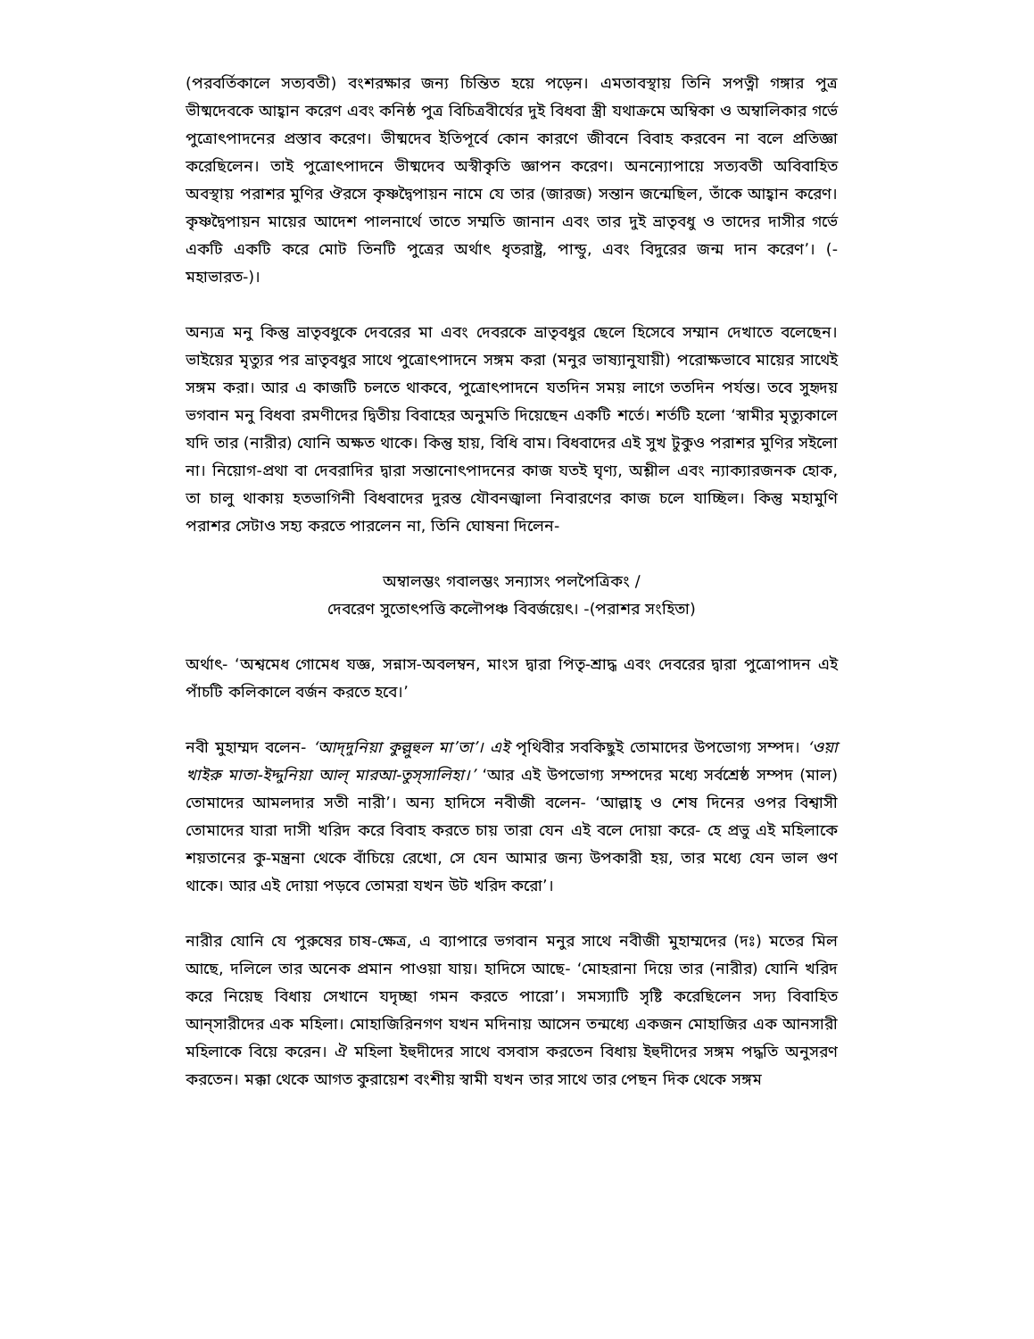(পরবর্তিকালে সত্যবতী) বংশরক্ষার জন্য চিন্তিত হয়ে পড়েন। এমতাবস্থায় তিনি সপত্নী গঙ্গার পুত্র ভীষ্মদেবকে আহ্বান করেণ এবং কনিষ্ঠ পুত্র বিচিত্রবীর্যের দুই বিধবা স্ত্রী যথাক্রমে অম্বিকা ও অম্বালিকার গর্ভে পুত্রোৎপাদনের প্রস্তাব করেণ। ভীষ্মদেব ইতিপূর্বে কোন কারণে জীবনে বিবাহ করবেন না বলে প্রতিজ্ঞা করেছিলেন। তাই পুত্রোৎপাদনে ভীষ্মদেব অস্বীকৃতি জ্ঞাপন করেণ। অনন্যোপায়ে সত্যবতী অবিবাহিত অবস্থায় পরাশর মুণির ঔরসে কৃষ্ণদ্বৈপায়ন নামে যে তার (জারজ) সন্তান জন্মেছিল, তাঁকে আহ্বান করেণ। কৃষ্ণদ্বৈপায়ন মায়ের আদেশ পালনার্থে তাতে সম্মতি জানান এবং তার দুই ভ্রাতৃবধু ও তাদের দাসীর গর্ভে একটি একটি করে মোট তিনটি পুত্রের অর্থাৎ ধৃতরাষ্ট্র, পান্ডু, এবং বিদুরের জন্ম দান করেণ’। (- মহাভারত-)।
অন্যত্র মনু কিন্তু ভ্রাতৃবধুকে দেবরের মা এবং দেবরকে ভ্রাতৃবধুর ছেলে হিসেবে সম্মান দেখাতে বলেছেন। ভাইয়ের মৃত্যুর পর ভ্রাতৃবধুর সাথে পুত্রোৎপাদনে সঙ্গম করা (মনুর ভাষ্যানুযায়ী) পরোক্ষভাবে মায়ের সাথেই সঙ্গম করা। আর এ কাজটি চলতে থাকবে, পুত্রোৎপাদনে যতদিন সময় লাগে ততদিন পর্যন্ত। তবে সুহৃদয় ভগবান মনু বিধবা রমণীদের দ্বিতীয় বিবাহের অনুমতি দিয়েছেন একটি শর্তে। শর্তটি হলো ‘স্বামীর মৃত্যুকালে যদি তার (নারীর) যোনি অক্ষত থাকে। কিন্তু হায়, বিধি বাম। বিধবাদের এই সুখ টুকুও পরাশর মুণির সইলো না। নিয়োগ-প্রথা বা দেবরাদির দ্বারা সন্তানোৎপাদনের কাজ যতই ঘৃণ্য, অশ্লীল এবং ন্যাক্যারজনক হোক, তা চালু থাকায় হতভাগিনী বিধবাদের দুরন্ত যৌবনজ্বালা নিবারণের কাজ চলে যাচ্ছিল। কিন্তু মহামুণি পরাশর সেটাও সহ্য করতে পারলেন না, তিনি ঘোষনা দিলেন-
অম্বালম্ভং গবালম্ভং সন্যাসং পলপৈত্রিকং /
দেবরেণ সুতোৎপত্তি কলৌপঞ্চ বিবর্জয়েৎ। -(পরাশর সংহিতা)
অর্থাৎ- ‘অশ্বমেধ গোমেধ যজ্ঞ, সন্নাস-অবলম্বন, মাংস দ্বারা পিতৃ-শ্রাদ্ধ এবং দেবরের দ্বারা পুত্রোপাদন এই পাঁচটি কলিকালে বর্জন করতে হবে।’
নবী মুহাম্মদ বলেন- ‘আদ্‌দুনিয়া কুল্লুহুল মা’তা’। এই পৃথিবীর সবকিছুই তোমাদের উপভোগ্য সম্পদ। ‘ওয়া খাইরু মাতা-ইদ্দুনিয়া আল্‌ মারআ-তুস্‌সালিহা।’ ‘আর এই উপভোগ্য সম্পদের মধ্যে সর্বশ্রেষ্ঠ সম্পদ (মাল) তোমাদের আমলদার সতী নারী’। অন্য হাদিসে নবীজী বলেন- ‘আল্লাহ্‌ ও শেষ দিনের ওপর বিশ্বাসী তোমাদের যারা দাসী খরিদ করে বিবাহ করতে চায় তারা যেন এই বলে দোয়া করে- হে প্রভু এই মহিলাকে শয়তানের কু-মন্ত্রনা থেকে বাঁচিয়ে রেখো, সে যেন আমার জন্য উপকারী হয়, তার মধ্যে যেন ভাল গুণ থাকে। আর এই দোয়া পড়বে তোমরা যখন উট খরিদ করো’।
নারীর যোনি যে পুরুষের চাষ-ক্ষেত্র, এ ব্যাপারে ভগবান মনুর সাথে নবীজী মুহাম্মদের (দঃ) মতের মিল আছে, দলিলে তার অনেক প্রমান পাওয়া যায়। হাদিসে আছে- ‘মোহরানা দিয়ে তার (নারীর) যোনি খরিদ করে নিয়েছ বিধায় সেখানে যদৃচ্ছা গমন করতে পারো’। সমস্যাটি সৃষ্টি করেছিলেন সদ্য বিবাহিত আন্‌সারীদের এক মহিলা। মোহাজিরিনগণ যখন মদিনায় আসেন তন্মধ্যে একজন মোহাজির এক আনসারী মহিলাকে বিয়ে করেন। ঐ মহিলা ইহুদীদের সাথে বসবাস করতেন বিধায় ইহুদীদের সঙ্গম পদ্ধতি অনুসরণ করতেন। মক্কা থেকে আগত কুরায়েশ বংশীয় স্বামী যখন তার সাথে তার পেছন দিক থেকে সঙ্গম